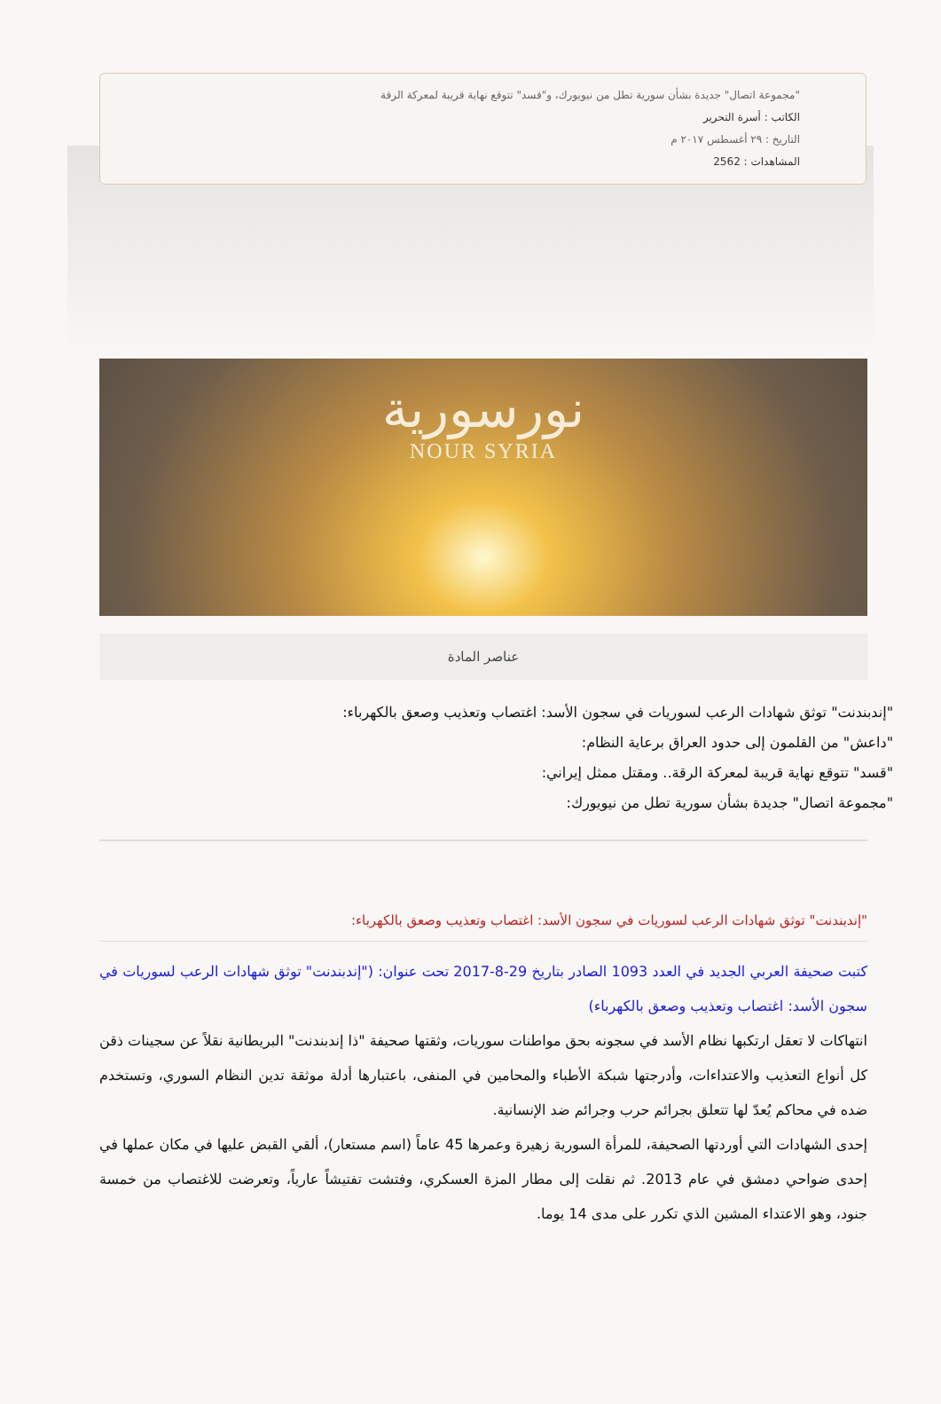"مجموعة اتصال" جديدة بشأن سورية تطل من نيويورك، و"قسد" تتوقع نهاية قريبة لمعركة الرقة
الكاتب : أسرة التحرير
التاريخ : ٢٩ أغسطس ٢٠١٧ م
المشاهدات : 2562
نورسورية
NOUR SYRIA
عناصر المادة
"إندبندنت" توثق شهادات الرعب لسوريات في سجون الأسد: اغتصاب وتعذيب وصعق بالكهرباء:
"داعش" من القلمون إلى حدود العراق برعاية النظام:
"قسد" تتوقع نهاية قريبة لمعركة الرقة.. ومقتل ممثل إيراني:
"مجموعة اتصال" جديدة بشأن سورية تطل من نيويورك:
"إندبندنت" توثق شهادات الرعب لسوريات في سجون الأسد: اغتصاب وتعذيب وصعق بالكهرباء:
كتبت صحيفة العربي الجديد في العدد 1093 الصادر بتاريخ 29-8-2017 تحت عنوان: ("إندبندنت" توثق شهادات الرعب لسوريات في سجون الأسد: اغتصاب وتعذيب وصعق بالكهرباء)
انتهاكات لا تعقل ارتكبها نظام الأسد في سجونه بحق مواطنات سوريات، وثقتها صحيفة "ذا إندبندنت" البريطانية نقلاً عن سجينات ذقن كل أنواع التعذيب والاعتداءات، وأدرجتها شبكة الأطباء والمحامين في المنفى، باعتبارها أدلة موثقة تدين النظام السوري، وتستخدم ضده في محاكم يُعدّ لها تتعلق بجرائم حرب وجرائم ضد الإنسانية.
إحدى الشهادات التي أوردتها الصحيفة، للمرأة السورية زهيرة وعمرها 45 عاماً (اسم مستعار)، ألقي القبض عليها في مكان عملها في إحدى ضواحي دمشق في عام 2013. ثم نقلت إلى مطار المزة العسكري، وفتشت تفتيشاً عارياً، وتعرضت للاغتصاب من خمسة جنود، وهو الاعتداء المشين الذي تكرر على مدى 14 يوما.